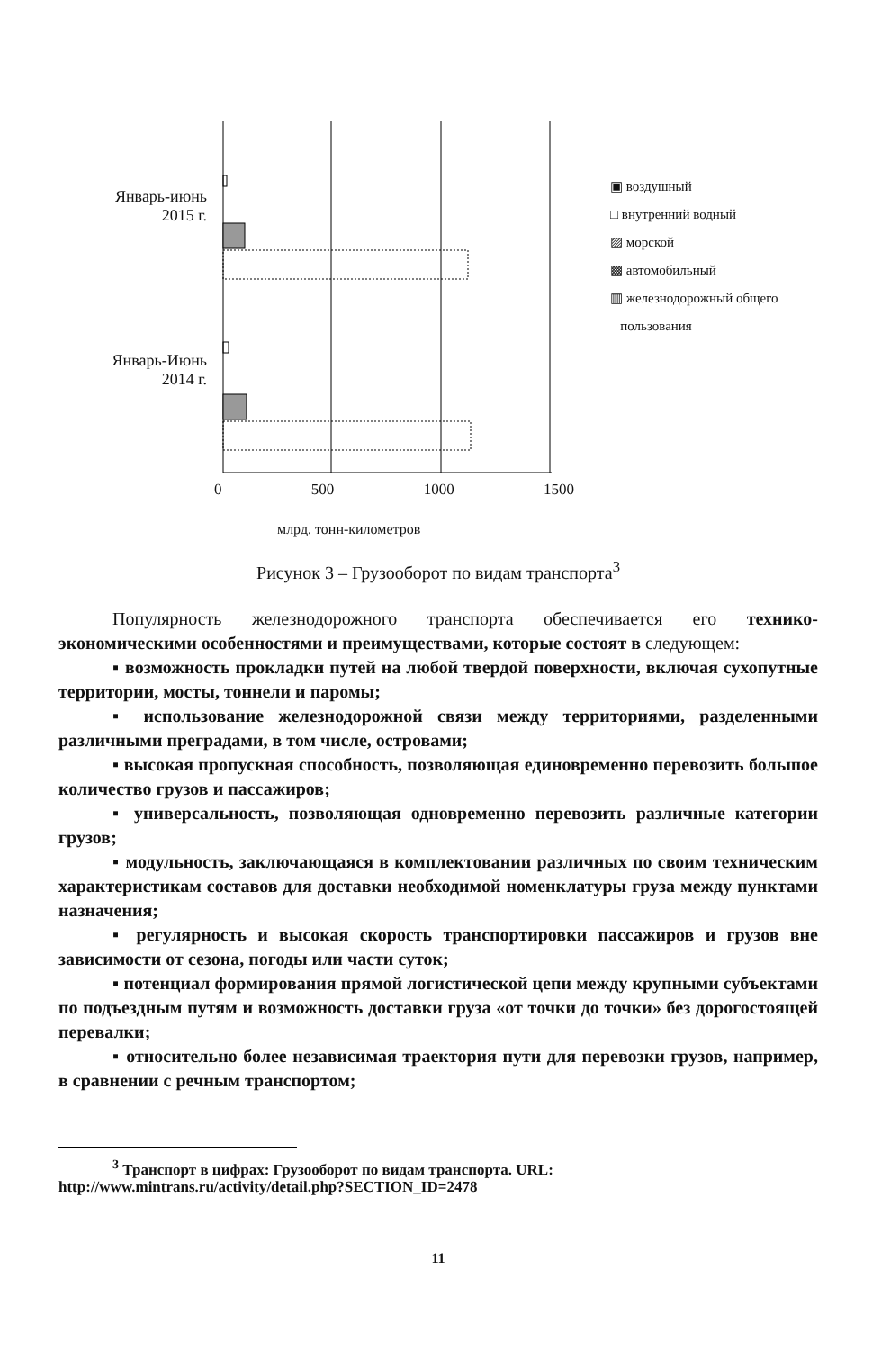Январь-июнь
2015 г.
Январь-Июнь
2014 г.
0 500 1000 1500
млрд. тонн-километров
▣ воздушный
□ внутренний водный
▨ морской
▩ автомобильный
▥ железнодорожный общего
пользования
Рисунок 3 – Грузооборот по видам транспорта<sup>3</sup>
Популярность железнодорожного транспорта обеспечивается его технико-экономическими особенностями и преимуществами, которые состоят в следующем:
▪ возможность прокладки путей на любой твердой поверхности, включая сухопутные территории, мосты, тоннели и паромы;
▪ использование железнодорожной связи между территориями, разделенными различными преградами, в том числе, островами;
▪ высокая пропускная способность, позволяющая единовременно перевозить большое количество грузов и пассажиров;
▪ универсальность, позволяющая одновременно перевозить различные категории грузов;
▪ модульность, заключающаяся в комплектовании различных по своим техническим характеристикам составов для доставки необходимой номенклатуры груза между пунктами назначения;
▪ регулярность и высокая скорость транспортировки пассажиров и грузов вне зависимости от сезона, погоды или части суток;
▪ потенциал формирования прямой логистической цепи между крупными субъектами по подъездным путям и возможность доставки груза «от точки до точки» без дорогостоящей перевалки;
▪ относительно более независимая траектория пути для перевозки грузов, например, в сравнении с речным транспортом;
<sup>3</sup> Транспорт в цифрах: Грузооборот по видам транспорта. URL: http://www.mintrans.ru/activity/detail.php?SECTION_ID=2478
11